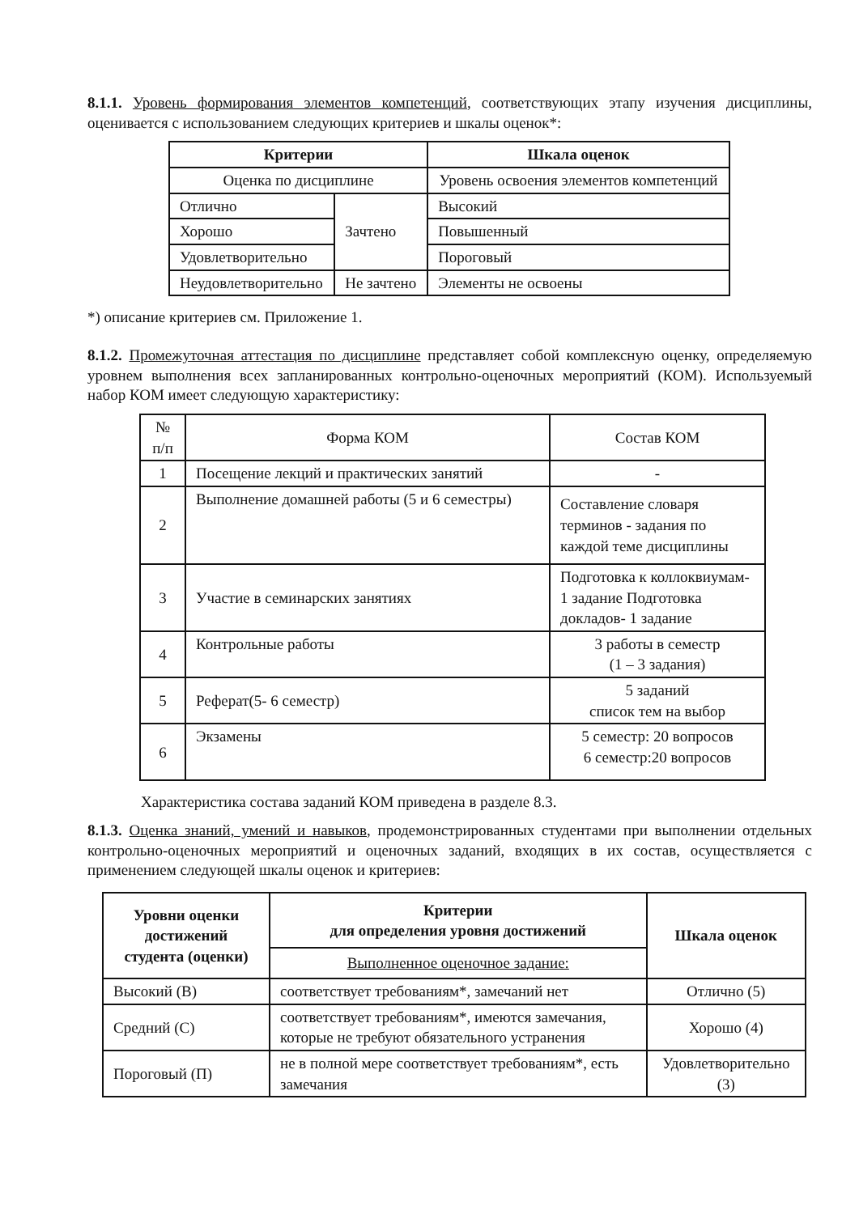8.1.1. Уровень формирования элементов компетенций, соответствующих этапу изучения дисциплины, оценивается с использованием следующих критериев и шкалы оценок*:
| Критерии | | Шкала оценок |
| --- | --- | --- |
| Оценка по дисциплине | | Уровень освоения элементов компетенций |
| Отлично | Зачтено | Высокий |
| Хорошо | | Повышенный |
| Удовлетворительно | | Пороговый |
| Неудовлетворительно | Не зачтено | Элементы не освоены |
*) описание критериев см. Приложение 1.
8.1.2. Промежуточная аттестация по дисциплине представляет собой комплексную оценку, определяемую уровнем выполнения всех запланированных контрольно-оценочных мероприятий (КОМ). Используемый набор КОМ имеет следующую характеристику:
| № п/п | Форма КОМ | Состав КОМ |
| 1 | Посещение лекций и практических занятий | - |
| 2 | Выполнение домашней работы (5 и 6 семестры) | Составление словаря терминов - задания по каждой теме дисциплины |
| 3 | Участие в семинарских занятиях | Подготовка к коллоквиумам- 1 задание Подготовка докладов- 1 задание |
| 4 | Контрольные работы | 3 работы в семестр (1 – 3 задания) |
| 5 | Реферат(5- 6 семестр) | 5 заданий список тем на выбор |
| 6 | Экзамены | 5 семестр: 20 вопросов 6 семестр:20 вопросов |
Характеристика состава заданий КОМ приведена в разделе 8.3.
8.1.3. Оценка знаний, умений и навыков, продемонстрированных студентами при выполнении отдельных контрольно-оценочных мероприятий и оценочных заданий, входящих в их состав, осуществляется с применением следующей шкалы оценок и критериев:
| Уровни оценки достижений студента (оценки) | Критерии для определения уровня достижений | Шкала оценок |
| --- | --- | --- |
| | Выполненное оценочное задание: | |
| Высокий (В) | соответствует требованиям*, замечаний нет | Отлично (5) |
| Средний (С) | соответствует требованиям*, имеются замечания, которые не требуют обязательного устранения | Хорошо (4) |
| Пороговый (П) | не в полной мере соответствует требованиям*, есть замечания | Удовлетворительно (3) |